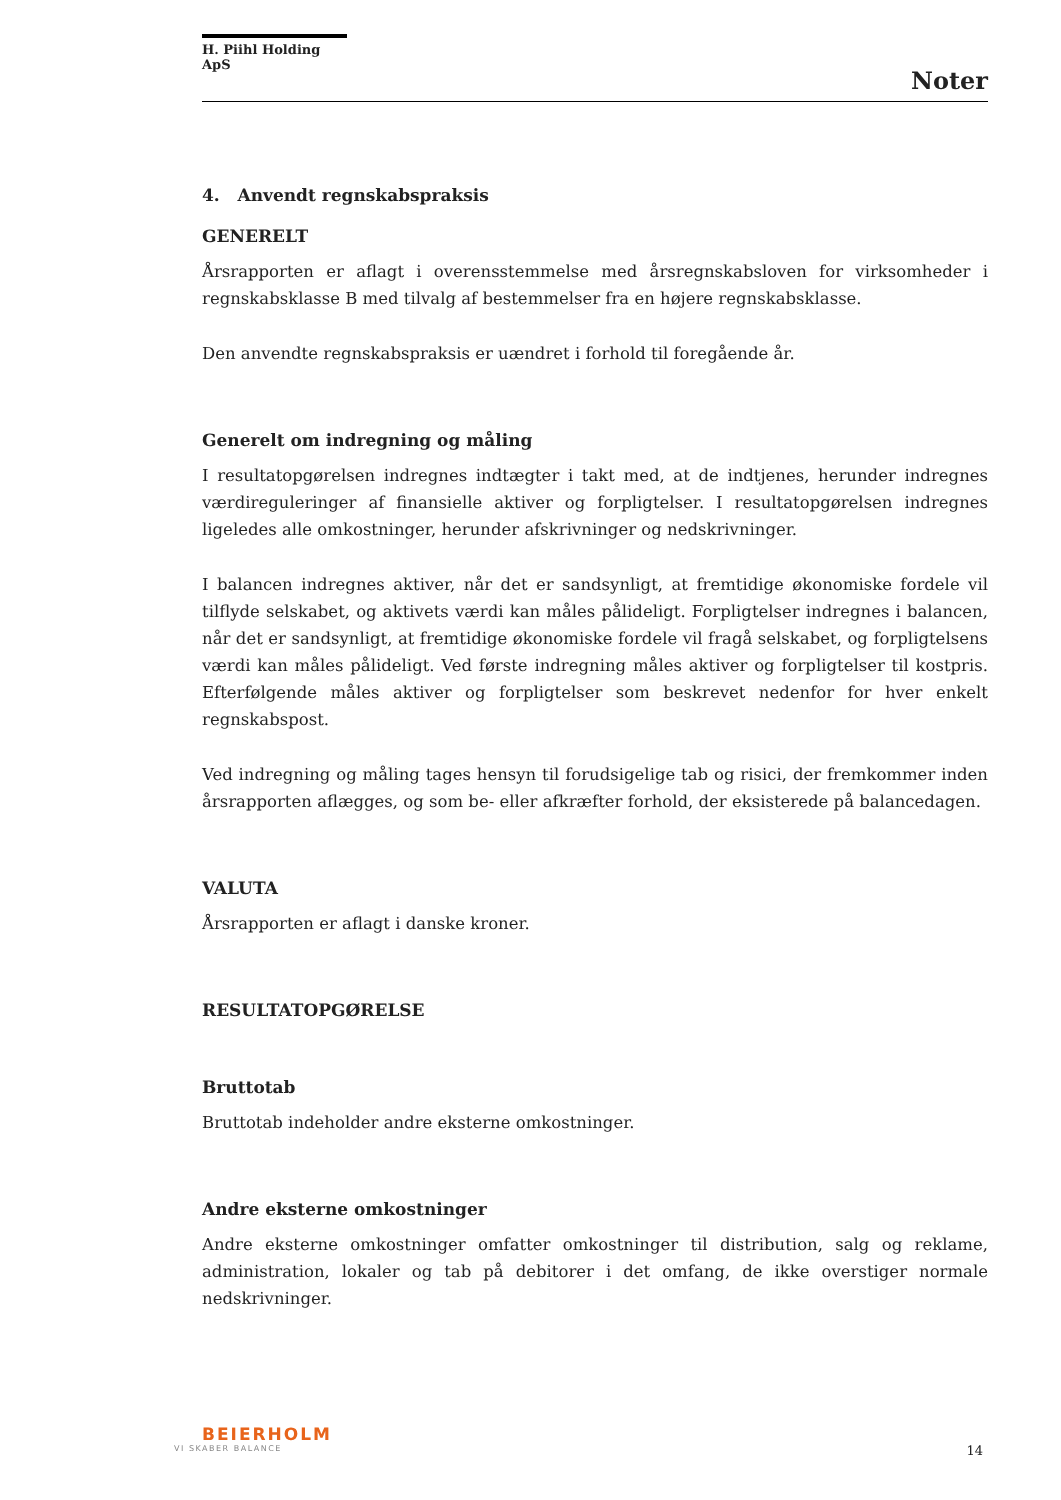H. Piihl Holding ApS
Noter
4. Anvendt regnskabspraksis
GENERELT
Årsrapporten er aflagt i overensstemmelse med årsregnskabsloven for virksomheder i regnskabsklasse B med tilvalg af bestemmelser fra en højere regnskabsklasse.
Den anvendte regnskabspraksis er uændret i forhold til foregående år.
Generelt om indregning og måling
I resultatopgørelsen indregnes indtægter i takt med, at de indtjenes, herunder indregnes værdireguleringer af finansielle aktiver og forpligtelser. I resultatopgørelsen indregnes ligeledes alle omkostninger, herunder afskrivninger og nedskrivninger.
I balancen indregnes aktiver, når det er sandsynligt, at fremtidige økonomiske fordele vil tilflyde selskabet, og aktivets værdi kan måles pålideligt. Forpligtelser indregnes i balancen, når det er sandsynligt, at fremtidige økonomiske fordele vil fragå selskabet, og forpligtelsens værdi kan måles pålideligt. Ved første indregning måles aktiver og forpligtelser til kostpris. Efterfølgende måles aktiver og forpligtelser som beskrevet nedenfor for hver enkelt regnskabspost.
Ved indregning og måling tages hensyn til forudsigelige tab og risici, der fremkommer inden årsrapporten aflægges, og som be- eller afkræfter forhold, der eksisterede på balancedagen.
VALUTA
Årsrapporten er aflagt i danske kroner.
RESULTATOPGØRELSE
Bruttotab
Bruttotab indeholder andre eksterne omkostninger.
Andre eksterne omkostninger
Andre eksterne omkostninger omfatter omkostninger til distribution, salg og reklame, administration, lokaler og tab på debitorer i det omfang, de ikke overstiger normale nedskrivninger.
BEIERHOLM
VI SKABER BALANCE
14